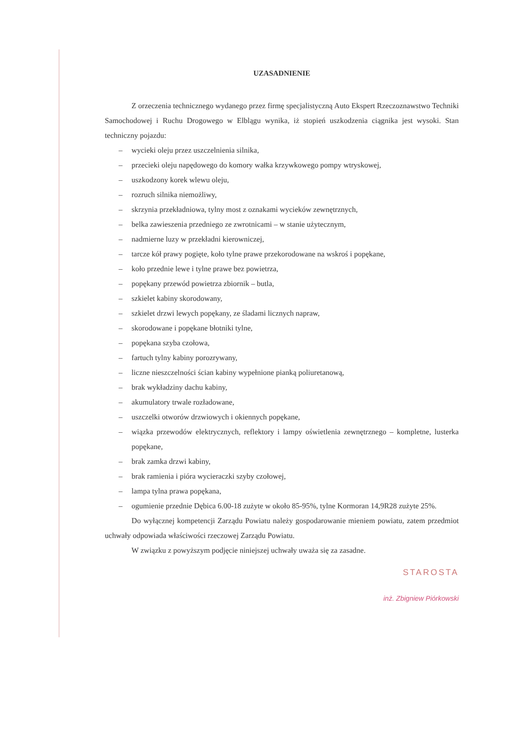UZASADNIENIE
Z orzeczenia technicznego wydanego przez firmę specjalistyczną Auto Ekspert Rzeczoznawstwo Techniki Samochodowej i Ruchu Drogowego w Elblągu wynika, iż stopień uszkodzenia ciągnika jest wysoki. Stan techniczny pojazdu:
– wycieki oleju przez uszczelnienia silnika,
– przecieki oleju napędowego do komory wałka krzywkowego pompy wtryskowej,
– uszkodzony korek wlewu oleju,
– rozruch silnika niemożliwy,
– skrzynia przekładniowa, tylny most z oznakami wycieków zewnętrznych,
– belka zawieszenia przedniego ze zwrotnicami – w stanie użytecznym,
– nadmierne luzy w przekładni kierowniczej,
– tarcze kół prawy pogięte, koło tylne prawe przekorodowane na wskroś i popękane,
– koło przednie lewe i tylne prawe bez powietrza,
– popękany przewód powietrza zbiornik – butla,
– szkielet kabiny skorodowany,
– szkielet drzwi lewych popękany, ze śladami licznych napraw,
– skorodowane i popękane błotniki tylne,
– popękana szyba czołowa,
– fartuch tylny kabiny porozrywany,
– liczne nieszczelności ścian kabiny wypełnione pianką poliuretanową,
– brak wykładziny dachu kabiny,
– akumulatory trwale rozładowane,
– uszczelki otworów drzwiowych i okiennych popękane,
– wiązka przewodów elektrycznych, reflektory i lampy oświetlenia zewnętrznego – kompletne, lusterka popękane,
– brak zamka drzwi kabiny,
– brak ramienia i pióra wycieraczki szyby czołowej,
– lampa tylna prawa popękana,
– ogumienie przednie Dębica 6.00-18 zużyte w około 85-95%, tylne Kormoran 14,9R28 zużyte 25%.
Do wyłącznej kompetencji Zarządu Powiatu należy gospodarowanie mieniem powiatu, zatem przedmiot uchwały odpowiada właściwości rzeczowej Zarządu Powiatu.
W związku z powyższym podjęcie niniejszej uchwały uważa się za zasadne.
STAROSTA
inż. Zbigniew Piórkowski